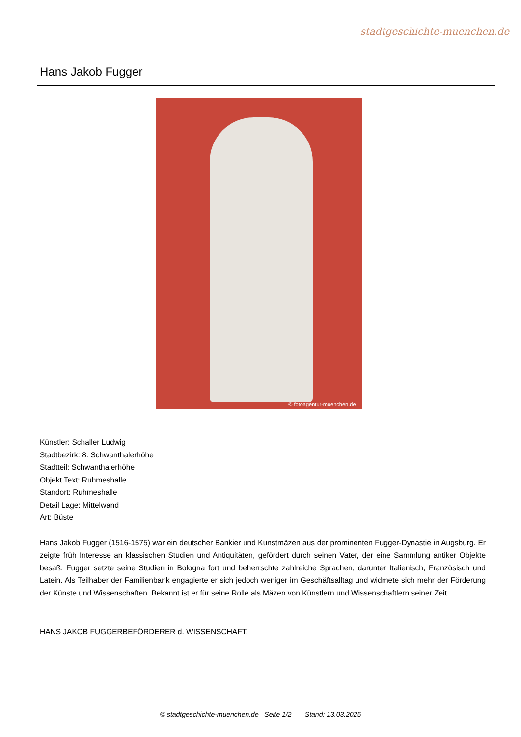stadtgeschichte-muenchen.de
Hans Jakob Fugger
© fotoagentur-muenchen.de
Künstler: Schaller Ludwig
Stadtbezirk: 8. Schwanthalerhöhe
Stadtteil: Schwanthalerhöhe
Objekt Text: Ruhmeshalle
Standort: Ruhmeshalle
Detail Lage: Mittelwand
Art: Büste
Hans Jakob Fugger (1516-1575) war ein deutscher Bankier und Kunstmäzen aus der prominenten Fugger-Dynastie in Augsburg. Er zeigte früh Interesse an klassischen Studien und Antiquitäten, gefördert durch seinen Vater, der eine Sammlung antiker Objekte besaß. Fugger setzte seine Studien in Bologna fort und beherrschte zahlreiche Sprachen, darunter Italienisch, Französisch und Latein. Als Teilhaber der Familienbank engagierte er sich jedoch weniger im Geschäftsalltag und widmete sich mehr der Förderung der Künste und Wissenschaften. Bekannt ist er für seine Rolle als Mäzen von Künstlern und Wissenschaftlern seiner Zeit.
HANS JAKOB FUGGERBEFÖRDERER d. WISSENSCHAFT.
© stadtgeschichte-muenchen.de Seite 1/2 Stand: 13.03.2025